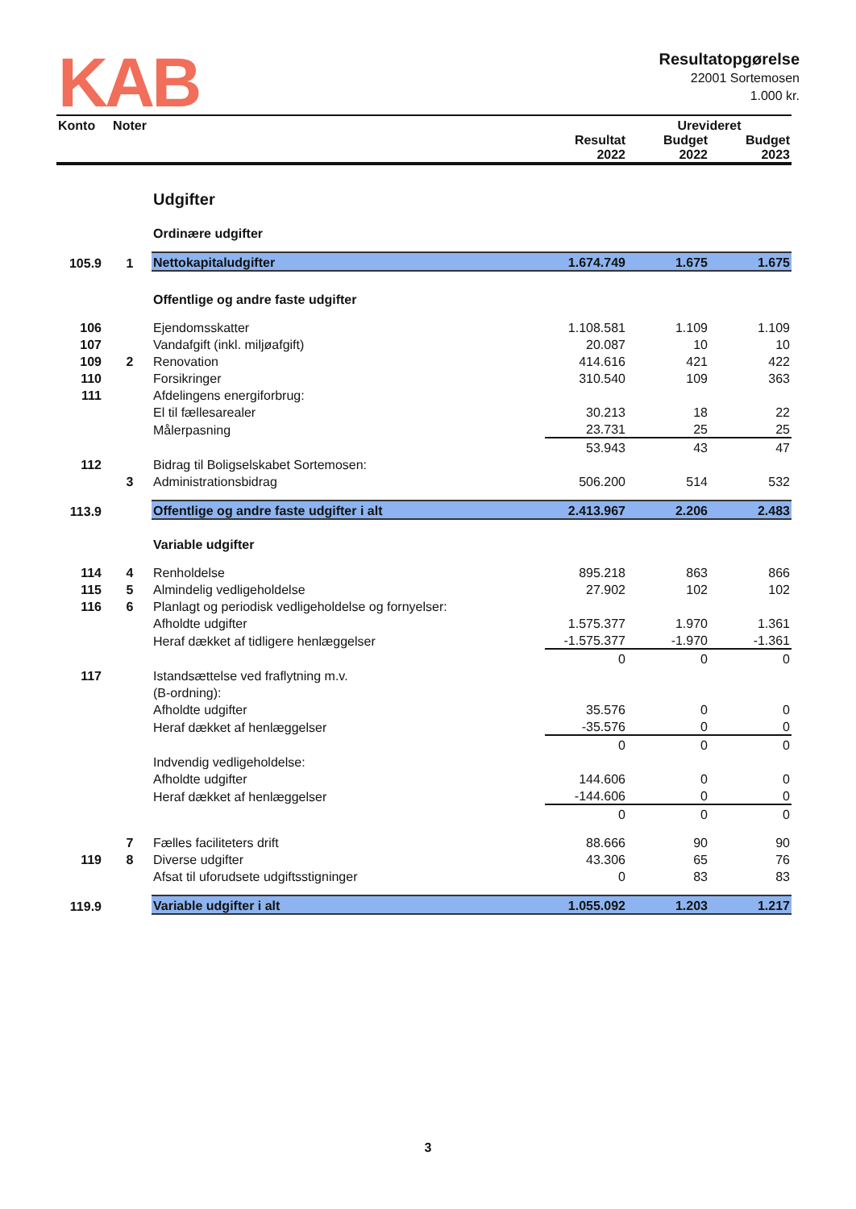KAB
Resultatopgørelse
22001 Sortemosen
1.000 kr.
| Konto | Noter | | | Urevideret | |
| --- | --- | --- | --- | --- | --- |
| | | | Resultat 2022 | Budget 2022 | Budget 2023 |
| | | Udgifter | | | |
| | | Ordinære udgifter | | | |
| 105.9 | 1 | Nettokapitaludgifter | 1.674.749 | 1.675 | 1.675 |
| | | Offentlige og andre faste udgifter | | | |
| 106 | | Ejendomsskatter | 1.108.581 | 1.109 | 1.109 |
| 107 | | Vandafgift (inkl. miljøafgift) | 20.087 | 10 | 10 |
| 109 | 2 | Renovation | 414.616 | 421 | 422 |
| 110 | | Forsikringer | 310.540 | 109 | 363 |
| 111 | | Afdelingens energiforbrug: | | | |
| | | El til fællesarealer | 30.213 | 18 | 22 |
| | | Målerpasning | 23.731 | 25 | 25 |
| | | | 53.943 | 43 | 47 |
| 112 | | Bidrag til Boligselskabet Sortemosen: | | | |
| | 3 | Administrationsbidrag | 506.200 | 514 | 532 |
| 113.9 | | Offentlige og andre faste udgifter i alt | 2.413.967 | 2.206 | 2.483 |
| | | Variable udgifter | | | |
| 114 | 4 | Renholdelse | 895.218 | 863 | 866 |
| 115 | 5 | Almindelig vedligeholdelse | 27.902 | 102 | 102 |
| 116 | 6 | Planlagt og periodisk vedligeholdelse og fornyelser: | | | |
| | | Afholdte udgifter | 1.575.377 | 1.970 | 1.361 |
| | | Heraf dækket af tidligere henlæggelser | -1.575.377 | -1.970 | -1.361 |
| | | | 0 | 0 | 0 |
| 117 | | Istandsættelse ved fraflytning m.v. | | | |
| | | (B-ordning): | | | |
| | | Afholdte udgifter | 35.576 | 0 | 0 |
| | | Heraf dækket af henlæggelser | -35.576 | 0 | 0 |
| | | | 0 | 0 | 0 |
| | | Indvendig vedligeholdelse: | | | |
| | | Afholdte udgifter | 144.606 | 0 | 0 |
| | | Heraf dækket af henlæggelser | -144.606 | 0 | 0 |
| | | | 0 | 0 | 0 |
| | 7 | Fælles faciliteters drift | 88.666 | 90 | 90 |
| 119 | 8 | Diverse udgifter | 43.306 | 65 | 76 |
| | | Afsat til uforudsete udgiftsstigninger | 0 | 83 | 83 |
| 119.9 | | Variable udgifter i alt | 1.055.092 | 1.203 | 1.217 |
3